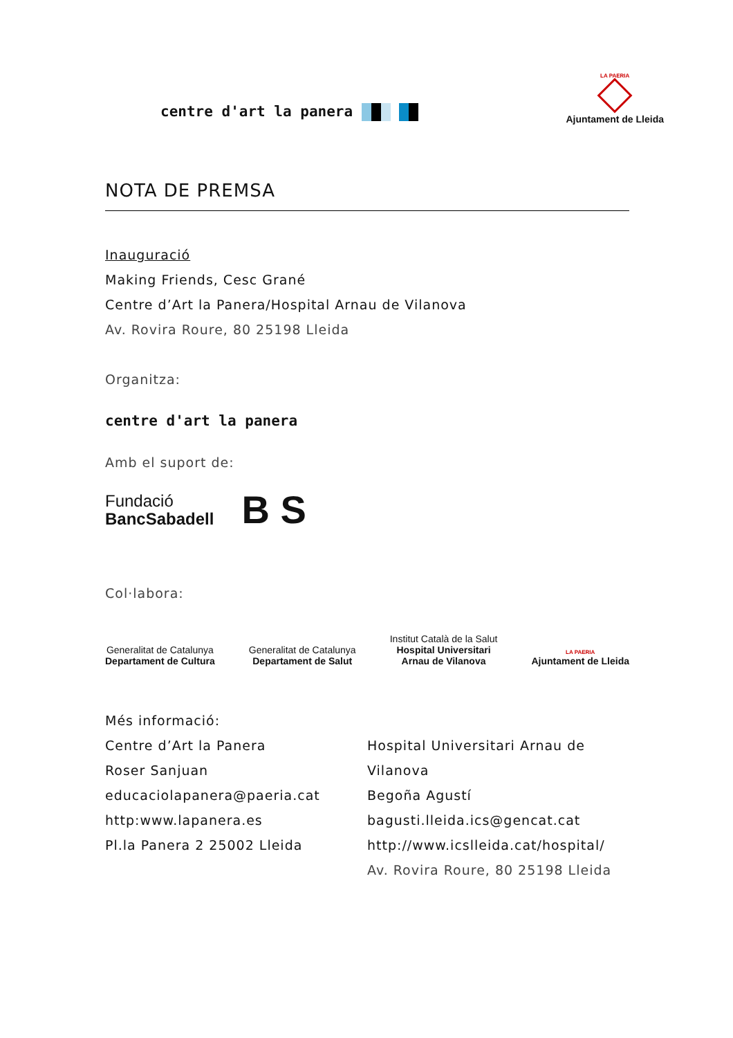centre d'art la panera
LA PAERIA
Ajuntament de Lleida
NOTA DE PREMSA
Inauguració
Making Friends, Cesc Grané
Centre d’Art la Panera/Hospital Arnau de Vilanova
Av. Rovira Roure, 80 25198 Lleida
Organitza:
centre d'art la panera
Amb el suport de:
Fundació
BancSabadell
B S
Col·labora:
Generalitat de Catalunya
Departament de Cultura
Generalitat de Catalunya
Departament de Salut
Institut Català de la Salut
Hospital Universitari
Arnau de Vilanova
LA PAERIA
Ajuntament de Lleida
Més informació:
Centre d’Art la Panera
Roser Sanjuan
educaciolapanera@paeria.cat
http:www.lapanera.es
Pl.la Panera 2 25002 Lleida
Hospital Universitari Arnau de Vilanova
Begoña Agustí
bagusti.lleida.ics@gencat.cat
http://www.icslleida.cat/hospital/
Av. Rovira Roure, 80 25198 Lleida